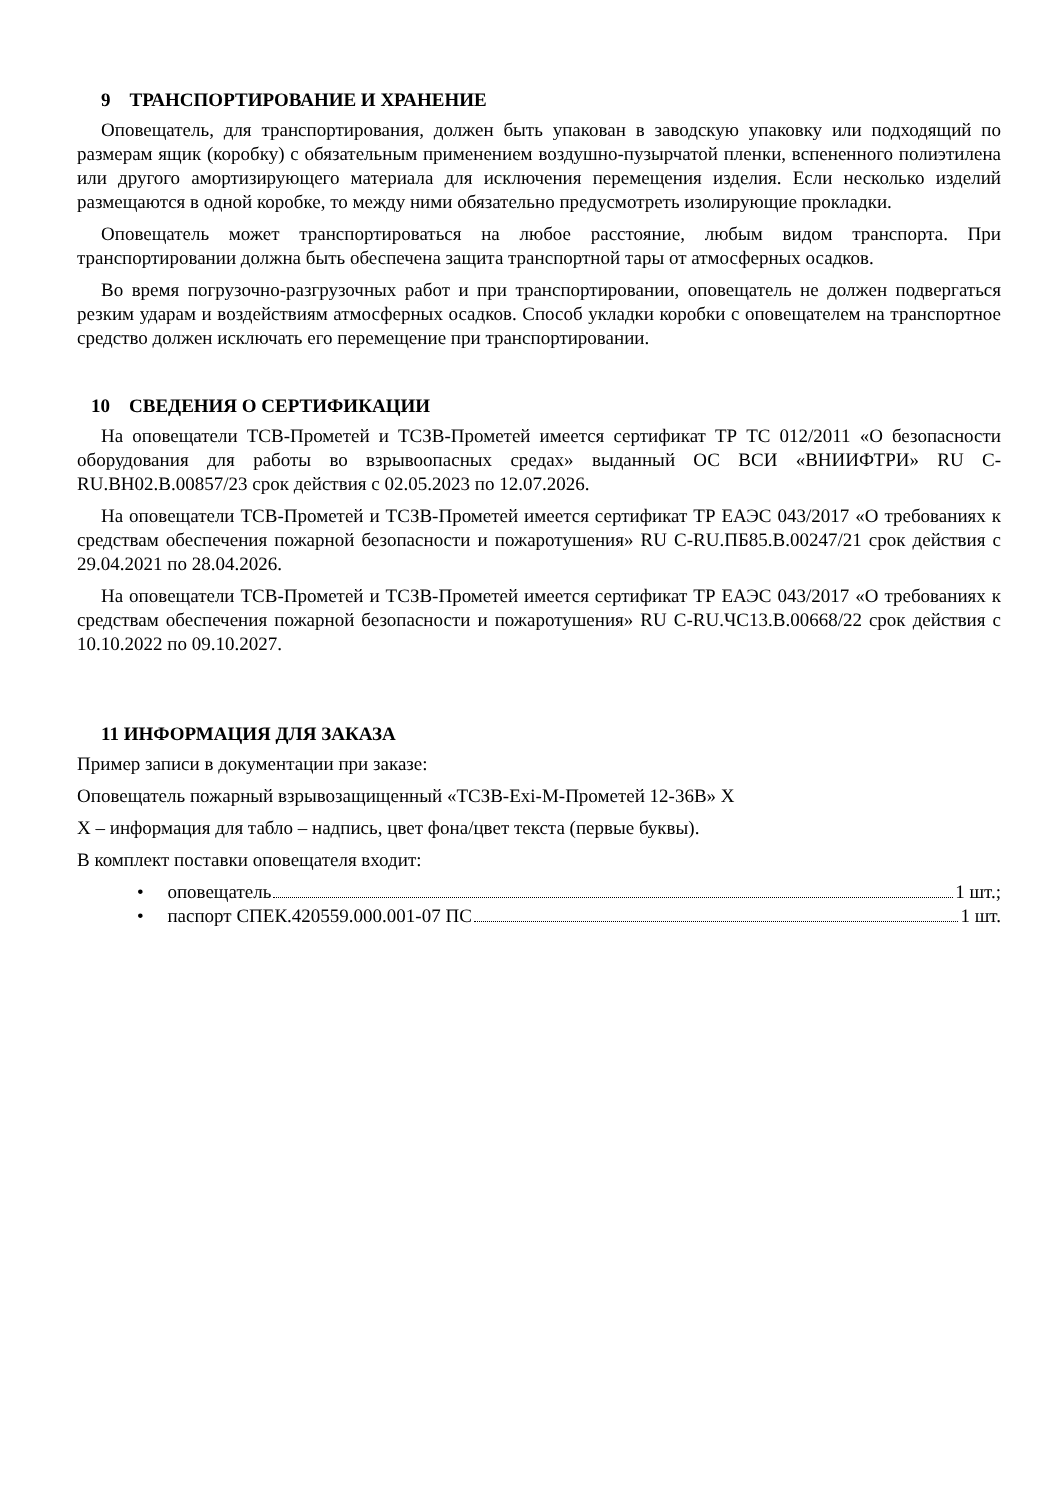9 ТРАНСПОРТИРОВАНИЕ И ХРАНЕНИЕ
Оповещатель, для транспортирования, должен быть упакован в заводскую упаковку или подходящий по размерам ящик (коробку) с обязательным применением воздушно-пузырчатой пленки, вспененного полиэтилена или другого амортизирующего материала для исключения перемещения изделия. Если несколько изделий размещаются в одной коробке, то между ними обязательно предусмотреть изолирующие прокладки.
Оповещатель может транспортироваться на любое расстояние, любым видом транспорта. При транспортировании должна быть обеспечена защита транспортной тары от атмосферных осадков.
Во время погрузочно-разгрузочных работ и при транспортировании, оповещатель не должен подвергаться резким ударам и воздействиям атмосферных осадков. Способ укладки коробки с оповещателем на транспортное средство должен исключать его перемещение при транспортировании.
10 СВЕДЕНИЯ О СЕРТИФИКАЦИИ
На оповещатели ТСВ-Прометей и ТСЗВ-Прометей имеется сертификат ТР ТС 012/2011 «О безопасности оборудования для работы во взрывоопасных средах» выданный ОС ВСИ «ВНИИФТРИ» RU C-RU.ВН02.В.00857/23 срок действия с 02.05.2023 по 12.07.2026.
На оповещатели ТСВ-Прометей и ТСЗВ-Прометей имеется сертификат ТР ЕАЭС 043/2017 «О требованиях к средствам обеспечения пожарной безопасности и пожаротушения» RU C-RU.ПБ85.В.00247/21 срок действия с 29.04.2021 по 28.04.2026.
На оповещатели ТСВ-Прометей и ТСЗВ-Прометей имеется сертификат ТР ЕАЭС 043/2017 «О требованиях к средствам обеспечения пожарной безопасности и пожаротушения» RU C-RU.ЧС13.В.00668/22 срок действия с 10.10.2022 по 09.10.2027.
11 ИНФОРМАЦИЯ ДЛЯ ЗАКАЗА
Пример записи в документации при заказе:
Оповещатель пожарный взрывозащищенный «ТСЗВ-Exi-M-Прометей 12-36В» Х
Х – информация для табло – надпись, цвет фона/цвет текста (первые буквы).
В комплект поставки оповещателя входит:
• оповещатель 1 шт.;
• паспорт СПЕК.420559.000.001-07 ПС 1 шт.